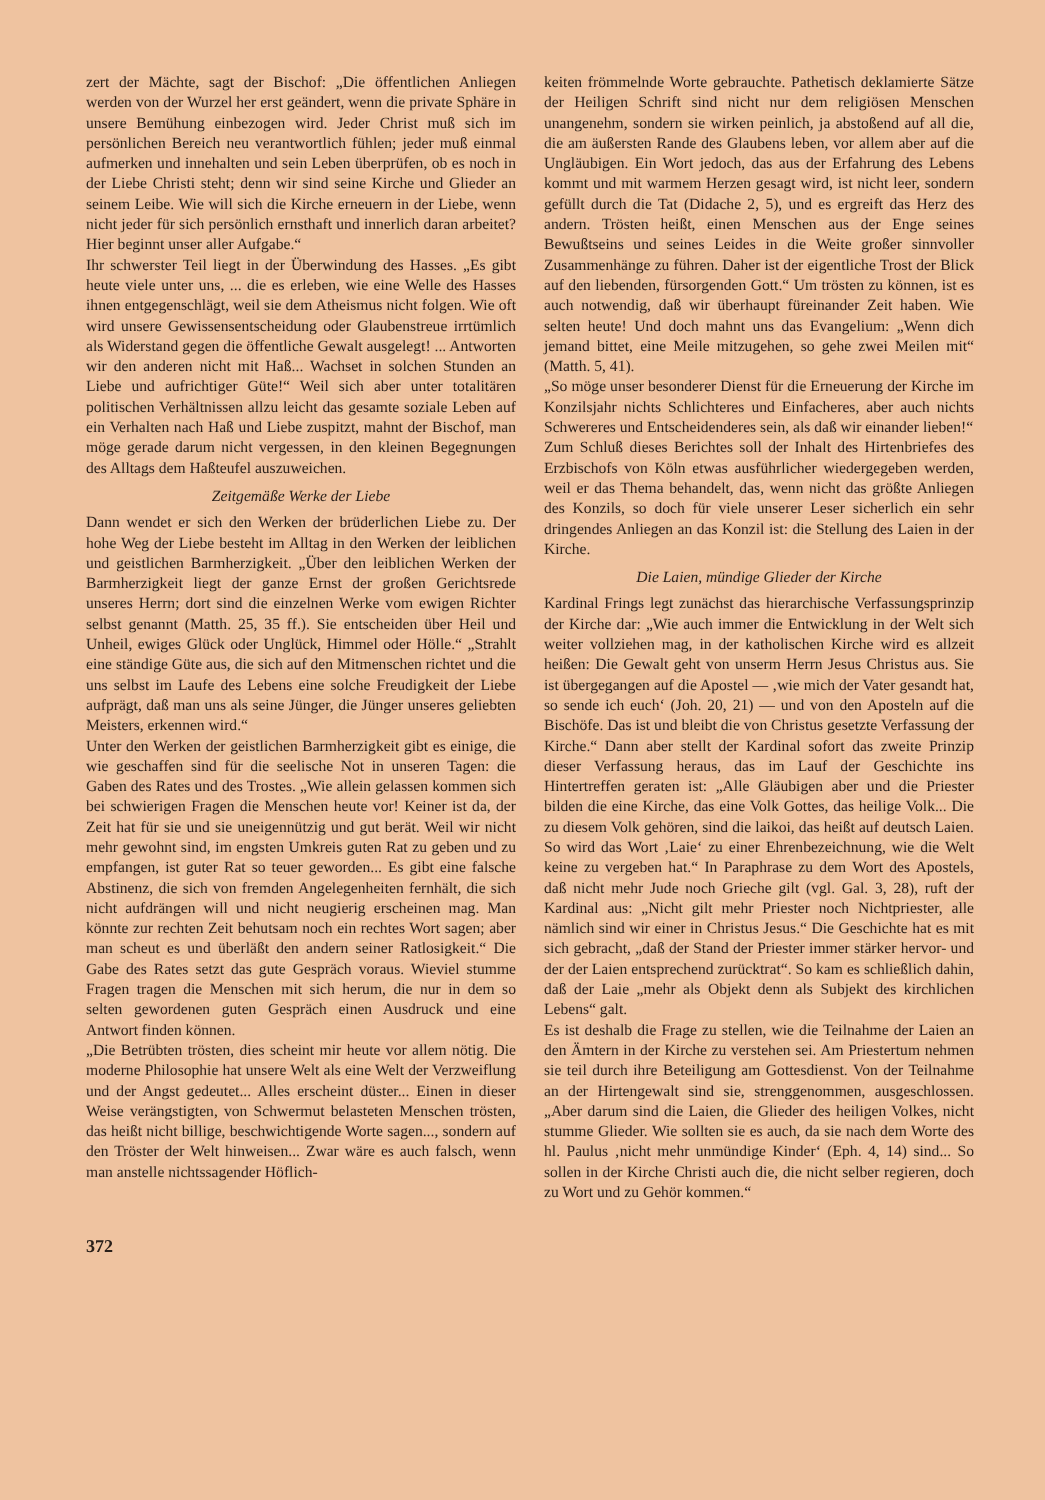zert der Mächte, sagt der Bischof: „Die öffentlichen Anliegen werden von der Wurzel her erst geändert, wenn die private Sphäre in unsere Bemühung einbezogen wird. Jeder Christ muß sich im persönlichen Bereich neu verantwortlich fühlen; jeder muß einmal aufmerken und innehalten und sein Leben überprüfen, ob es noch in der Liebe Christi steht; denn wir sind seine Kirche und Glieder an seinem Leibe. Wie will sich die Kirche erneuern in der Liebe, wenn nicht jeder für sich persönlich ernsthaft und innerlich daran arbeitet? Hier beginnt unser aller Aufgabe.“
Ihr schwerster Teil liegt in der Überwindung des Hasses. „Es gibt heute viele unter uns, ... die es erleben, wie eine Welle des Hasses ihnen entgegenschlägt, weil sie dem Atheismus nicht folgen. Wie oft wird unsere Gewissensentscheidung oder Glaubenstreue irrtümlich als Widerstand gegen die öffentliche Gewalt ausgelegt! ... Antworten wir den anderen nicht mit Haß... Wachset in solchen Stunden an Liebe und aufrichtiger Güte!“ Weil sich aber unter totalitären politischen Verhältnissen allzu leicht das gesamte soziale Leben auf ein Verhalten nach Haß und Liebe zuspitzt, mahnt der Bischof, man möge gerade darum nicht vergessen, in den kleinen Begegnungen des Alltags dem Haßteufel auszuweichen.
Zeitgemäße Werke der Liebe
Dann wendet er sich den Werken der brüderlichen Liebe zu. Der hohe Weg der Liebe besteht im Alltag in den Werken der leiblichen und geistlichen Barmherzigkeit. „Über den leiblichen Werken der Barmherzigkeit liegt der ganze Ernst der großen Gerichtsrede unseres Herrn; dort sind die einzelnen Werke vom ewigen Richter selbst genannt (Matth. 25, 35 ff.). Sie entscheiden über Heil und Unheil, ewiges Glück oder Unglück, Himmel oder Hölle.“ „Strahlt eine ständige Güte aus, die sich auf den Mitmenschen richtet und die uns selbst im Laufe des Lebens eine solche Freudigkeit der Liebe aufprägt, daß man uns als seine Jünger, die Jünger unseres geliebten Meisters, erkennen wird.“
Unter den Werken der geistlichen Barmherzigkeit gibt es einige, die wie geschaffen sind für die seelische Not in unseren Tagen: die Gaben des Rates und des Trostes. „Wie allein gelassen kommen sich bei schwierigen Fragen die Menschen heute vor! Keiner ist da, der Zeit hat für sie und sie uneigennützig und gut berät. Weil wir nicht mehr gewohnt sind, im engsten Umkreis guten Rat zu geben und zu empfangen, ist guter Rat so teuer geworden... Es gibt eine falsche Abstinenz, die sich von fremden Angelegenheiten fernhält, die sich nicht aufdrängen will und nicht neugierig erscheinen mag. Man könnte zur rechten Zeit behutsam noch ein rechtes Wort sagen; aber man scheut es und überläßt den andern seiner Ratlosigkeit.“ Die Gabe des Rates setzt das gute Gespräch voraus. Wieviel stumme Fragen tragen die Menschen mit sich herum, die nur in dem so selten gewordenen guten Gespräch einen Ausdruck und eine Antwort finden können.
„Die Betrübten trösten, dies scheint mir heute vor allem nötig. Die moderne Philosophie hat unsere Welt als eine Welt der Verzweiflung und der Angst gedeutet... Alles erscheint düster... Einen in dieser Weise verängstigten, von Schwermut belasteten Menschen trösten, das heißt nicht billige, beschwichtigende Worte sagen..., sondern auf den Tröster der Welt hinweisen... Zwar wäre es auch falsch, wenn man anstelle nichtssagender Höflich-
keiten frömmelnde Worte gebrauchte. Pathetisch deklamierte Sätze der Heiligen Schrift sind nicht nur dem religiösen Menschen unangenehm, sondern sie wirken peinlich, ja abstoßend auf all die, die am äußersten Rande des Glaubens leben, vor allem aber auf die Ungläubigen. Ein Wort jedoch, das aus der Erfahrung des Lebens kommt und mit warmem Herzen gesagt wird, ist nicht leer, sondern gefüllt durch die Tat (Didache 2, 5), und es ergreift das Herz des andern. Trösten heißt, einen Menschen aus der Enge seines Bewußtseins und seines Leides in die Weite großer sinnvoller Zusammenhänge zu führen. Daher ist der eigentliche Trost der Blick auf den liebenden, fürsorgenden Gott.“ Um trösten zu können, ist es auch notwendig, daß wir überhaupt füreinander Zeit haben. Wie selten heute! Und doch mahnt uns das Evangelium: „Wenn dich jemand bittet, eine Meile mitzugehen, so gehe zwei Meilen mit“ (Matth. 5, 41).
„So möge unser besonderer Dienst für die Erneuerung der Kirche im Konzilsjahr nichts Schlichteres und Einfacheres, aber auch nichts Schwereres und Entscheidenderes sein, als daß wir einander lieben!“
Zum Schluß dieses Berichtes soll der Inhalt des Hirtenbriefes des Erzbischofs von Köln etwas ausführlicher wiedergegeben werden, weil er das Thema behandelt, das, wenn nicht das größte Anliegen des Konzils, so doch für viele unserer Leser sicherlich ein sehr dringendes Anliegen an das Konzil ist: die Stellung des Laien in der Kirche.
Die Laien, mündige Glieder der Kirche
Kardinal Frings legt zunächst das hierarchische Verfassungsprinzip der Kirche dar: „Wie auch immer die Entwicklung in der Welt sich weiter vollziehen mag, in der katholischen Kirche wird es allzeit heißen: Die Gewalt geht von unserm Herrn Jesus Christus aus. Sie ist übergegangen auf die Apostel — ‚wie mich der Vater gesandt hat, so sende ich euch‘ (Joh. 20, 21) — und von den Aposteln auf die Bischöfe. Das ist und bleibt die von Christus gesetzte Verfassung der Kirche.“ Dann aber stellt der Kardinal sofort das zweite Prinzip dieser Verfassung heraus, das im Lauf der Geschichte ins Hintertreffen geraten ist: „Alle Gläubigen aber und die Priester bilden die eine Kirche, das eine Volk Gottes, das heilige Volk... Die zu diesem Volk gehören, sind die laikoi, das heißt auf deutsch Laien. So wird das Wort ‚Laie‘ zu einer Ehrenbezeichnung, wie die Welt keine zu vergeben hat.“ In Paraphrase zu dem Wort des Apostels, daß nicht mehr Jude noch Grieche gilt (vgl. Gal. 3, 28), ruft der Kardinal aus: „Nicht gilt mehr Priester noch Nichtpriester, alle nämlich sind wir einer in Christus Jesus.“ Die Geschichte hat es mit sich gebracht, „daß der Stand der Priester immer stärker hervor- und der der Laien entsprechend zurücktrat“. So kam es schließlich dahin, daß der Laie „mehr als Objekt denn als Subjekt des kirchlichen Lebens“ galt.
Es ist deshalb die Frage zu stellen, wie die Teilnahme der Laien an den Ämtern in der Kirche zu verstehen sei. Am Priestertum nehmen sie teil durch ihre Beteiligung am Gottesdienst. Von der Teilnahme an der Hirtengewalt sind sie, strenggenommen, ausgeschlossen. „Aber darum sind die Laien, die Glieder des heiligen Volkes, nicht stumme Glieder. Wie sollten sie es auch, da sie nach dem Worte des hl. Paulus ‚nicht mehr unmündige Kinder‘ (Eph. 4, 14) sind... So sollen in der Kirche Christi auch die, die nicht selber regieren, doch zu Wort und zu Gehör kommen.“
372